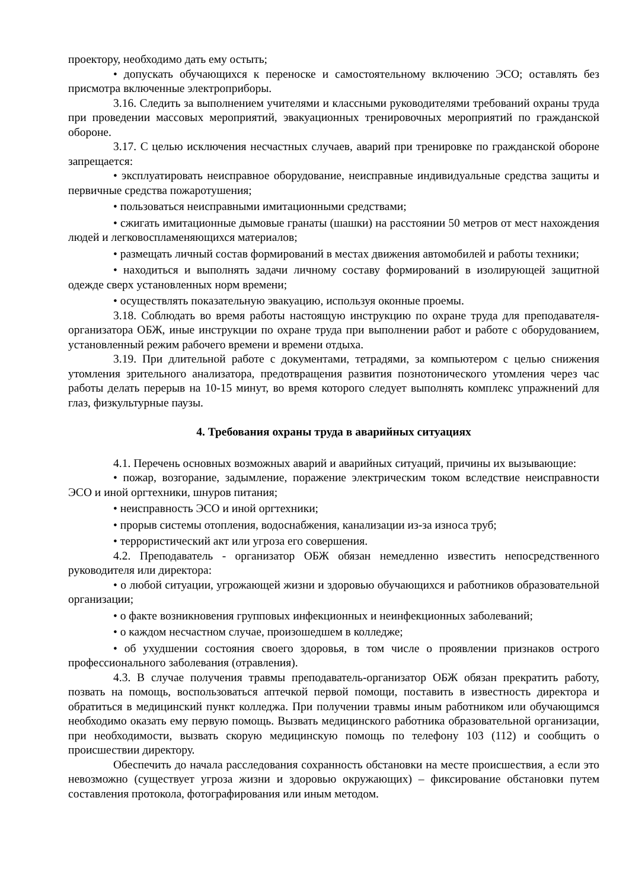проектору, необходимо дать ему остыть;
• допускать обучающихся к переноске и самостоятельному включению ЭСО; оставлять без присмотра включенные электроприборы.
3.16. Следить за выполнением учителями и классными руководителями требований охраны труда при проведении массовых мероприятий, эвакуационных тренировочных мероприятий по гражданской обороне.
3.17. С целью исключения несчастных случаев, аварий при тренировке по гражданской обороне запрещается:
• эксплуатировать неисправное оборудование, неисправные индивидуальные средства защиты и первичные средства пожаротушения;
• пользоваться неисправными имитационными средствами;
• сжигать имитационные дымовые гранаты (шашки) на расстоянии 50 метров от мест нахождения людей и легковоспламеняющихся материалов;
• размещать личный состав формирований в местах движения автомобилей и работы техники;
• находиться и выполнять задачи личному составу формирований в изолирующей защитной одежде сверх установленных норм времени;
• осуществлять показательную эвакуацию, используя оконные проемы.
3.18. Соблюдать во время работы настоящую инструкцию по охране труда для преподавателя-организатора ОБЖ, иные инструкции по охране труда при выполнении работ и работе с оборудованием, установленный режим рабочего времени и времени отдыха.
3.19. При длительной работе с документами, тетрадями, за компьютером с целью снижения утомления зрительного анализатора, предотвращения развития познотонического утомления через час работы делать перерыв на 10-15 минут, во время которого следует выполнять комплекс упражнений для глаз, физкультурные паузы.
4. Требования охраны труда в аварийных ситуациях
4.1. Перечень основных возможных аварий и аварийных ситуаций, причины их вызывающие:
• пожар, возгорание, задымление, поражение электрическим током вследствие неисправности ЭСО и иной оргтехники, шнуров питания;
• неисправность ЭСО и иной оргтехники;
• прорыв системы отопления, водоснабжения, канализации из-за износа труб;
• террористический акт или угроза его совершения.
4.2. Преподаватель - организатор ОБЖ обязан немедленно известить непосредственного руководителя или директора:
• о любой ситуации, угрожающей жизни и здоровью обучающихся и работников образовательной организации;
• о факте возникновения групповых инфекционных и неинфекционных заболеваний;
• о каждом несчастном случае, произошедшем в колледже;
• об ухудшении состояния своего здоровья, в том числе о проявлении признаков острого профессионального заболевания (отравления).
4.3. В случае получения травмы преподаватель-организатор ОБЖ обязан прекратить работу, позвать на помощь, воспользоваться аптечкой первой помощи, поставить в известность директора и обратиться в медицинский пункт колледжа. При получении травмы иным работником или обучающимся необходимо оказать ему первую помощь. Вызвать медицинского работника образовательной организации, при необходимости, вызвать скорую медицинскую помощь по телефону 103 (112) и сообщить о происшествии директору.
Обеспечить до начала расследования сохранность обстановки на месте происшествия, а если это невозможно (существует угроза жизни и здоровью окружающих) – фиксирование обстановки путем составления протокола, фотографирования или иным методом.